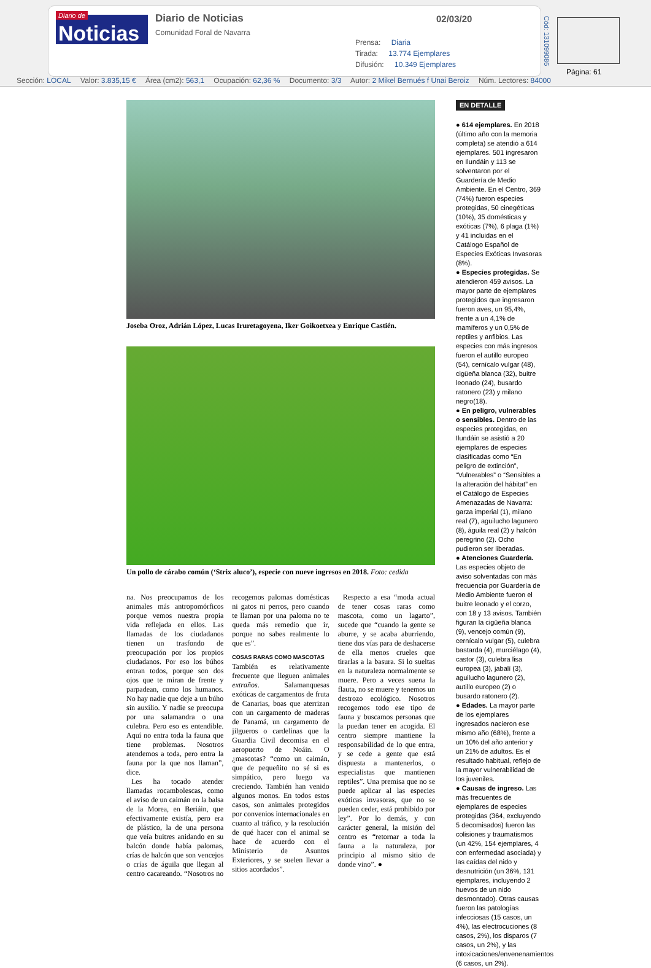Diario de Noticias
Diario de Noticias
Comunidad Foral de Navarra
02/03/20
Prensa: Diaria
Tirada: 13.774 Ejemplares
Difusión: 10.349 Ejemplares
Cód: 131099086
Página: 61
Sección: LOCAL Valor: 3.835,15 € Área (cm2): 563,1 Ocupación: 62,36 % Documento: 3/3 Autor: 2 Mikel Bernués f Unai Beroiz Núm. Lectores: 84000
Joseba Oroz, Adrián López, Lucas Iruretagoyena, Iker Goikoetxea y Enrique Castién.
Un pollo de cárabo común (‘Strix aluco’), especie con nueve ingresos en 2018. Foto: cedida
na. Nos preocupamos de los animales más antropomórficos porque vemos nuestra propia vida reflejada en ellos. Las llamadas de los ciudadanos tienen un trasfondo de preocupación por los propios ciudadanos. Por eso los búhos entran todos, porque son dos ojos que te miran de frente y parpadean, como los humanos. No hay nadie que deje a un búho sin auxilio. Y nadie se preocupa por una salamandra o una culebra. Pero eso es entendible. Aquí no entra toda la fauna que tiene problemas. Nosotros atendemos a toda, pero entra la fauna por la que nos llaman”, dice.
Les ha tocado atender llamadas rocambolescas, como el aviso de un caimán en la balsa de la Morea, en Beriáin, que efectivamente existía, pero era de plástico, la de una persona que veía buitres anidando en su balcón donde había palomas, crías de halcón que son vencejos o crías de águila que llegan al centro cacareando. “Nosotros no recogemos palomas domésticas ni gatos ni perros, pero cuando te llaman por una paloma no te queda más remedio que ir, porque no sabes realmente lo que es”.
COSAS RARAS COMO MASCOTAS
También es relativamente frecuente que lleguen animales extraños. Salamanquesas exóticas de cargamentos de fruta de Canarias, boas que aterrizan con un cargamento de maderas de Panamá, un cargamento de jilgueros o cardelinas que la Guardia Civil decomisa en el aeropuerto de Noáin. O ¿mascotas? “como un caimán, que de pequeñito no sé si es simpático, pero luego va creciendo. También han venido algunos monos. En todos estos casos, son animales protegidos por convenios internacionales en cuanto al tráfico, y la resolución de qué hacer con el animal se hace de acuerdo con el Ministerio de Asuntos Exteriores, y se suelen llevar a sitios acordados”.
Respecto a esa “moda actual de tener cosas raras como mascota, como un lagarto”, sucede que “cuando la gente se aburre, y se acaba aburriendo, tiene dos vías para de deshacerse de ella menos crueles que tirarlas a la basura. Si lo sueltas en la naturaleza normalmente se muere. Pero a veces suena la flauta, no se muere y tenemos un destrozo ecológico. Nosotros recogemos todo ese tipo de fauna y buscamos personas que la puedan tener en acogida. El centro siempre mantiene la responsabilidad de lo que entra, y se cede a gente que está dispuesta a mantenerlos, o especialistas que mantienen reptiles”. Una premisa que no se puede aplicar al las especies exóticas invasoras, que no se pueden ceder, está prohibido por ley”. Por lo demás, y con carácter general, la misión del centro es “retornar a toda la fauna a la naturaleza, por principio al mismo sitio de donde vino”. ●
EN DETALLE
● 614 ejemplares. En 2018 (último año con la memoria completa) se atendió a 614 ejemplares. 501 ingresaron en Ilundáin y 113 se solventaron por el Guardería de Medio Ambiente. En el Centro, 369 (74%) fueron especies protegidas, 50 cinegéticas (10%), 35 domésticas y exóticas (7%), 6 plaga (1%) y 41 incluidas en el Catálogo Español de Especies Exóticas Invasoras (8%).
● Especies protegidas. Se atendieron 459 avisos. La mayor parte de ejemplares protegidos que ingresaron fueron aves, un 95,4%, frente a un 4,1% de mamíferos y un 0,5% de reptiles y anfibios. Las especies con más ingresos fueron el autillo europeo (54), cernícalo vulgar (48), cigüeña blanca (32), buitre leonado (24), busardo ratonero (23) y milano negro(18).
● En peligro, vulnerables o sensibles. Dentro de las especies protegidas, en Ilundáin se asistió a 20 ejemplares de especies clasificadas como “En peligro de extinción”, “Vulnerables” o “Sensibles a la alteración del hábitat” en el Catálogo de Especies Amenazadas de Navarra: garza imperial (1), milano real (7), aguilucho lagunero (8), águila real (2) y halcón peregrino (2). Ocho pudieron ser liberadas.
● Atenciones Guardería. Las especies objeto de aviso solventadas con más frecuencia por Guardería de Medio Ambiente fueron el buitre leonado y el corzo, con 18 y 13 avisos. También figuran la cigüeña blanca (9), vencejo común (9), cernícalo vulgar (5), culebra bastarda (4), murciélago (4), castor (3), culebra lisa europea (3), jabalí (3), aguilucho lagunero (2), autillo europeo (2) o busardo ratonero (2).
● Edades. La mayor parte de los ejemplares ingresados nacieron ese mismo año (68%), frente a un 10% del año anterior y un 21% de adultos. Es el resultado habitual, reflejo de la mayor vulnerabilidad de los juveniles.
● Causas de ingreso. Las más frecuentes de ejemplares de especies protegidas (364, excluyendo 5 decomisados) fueron las colisiones y traumatismos (un 42%, 154 ejemplares, 4 con enfermedad asociada) y las caídas del nido y desnutrición (un 36%, 131 ejemplares, incluyendo 2 huevos de un nido desmontado). Otras causas fueron las patologías infecciosas (15 casos, un 4%), las electrocuciones (8 casos, 2%), los disparos (7 casos, un 2%), y las intoxicaciones/envenenamientos (6 casos, un 2%).